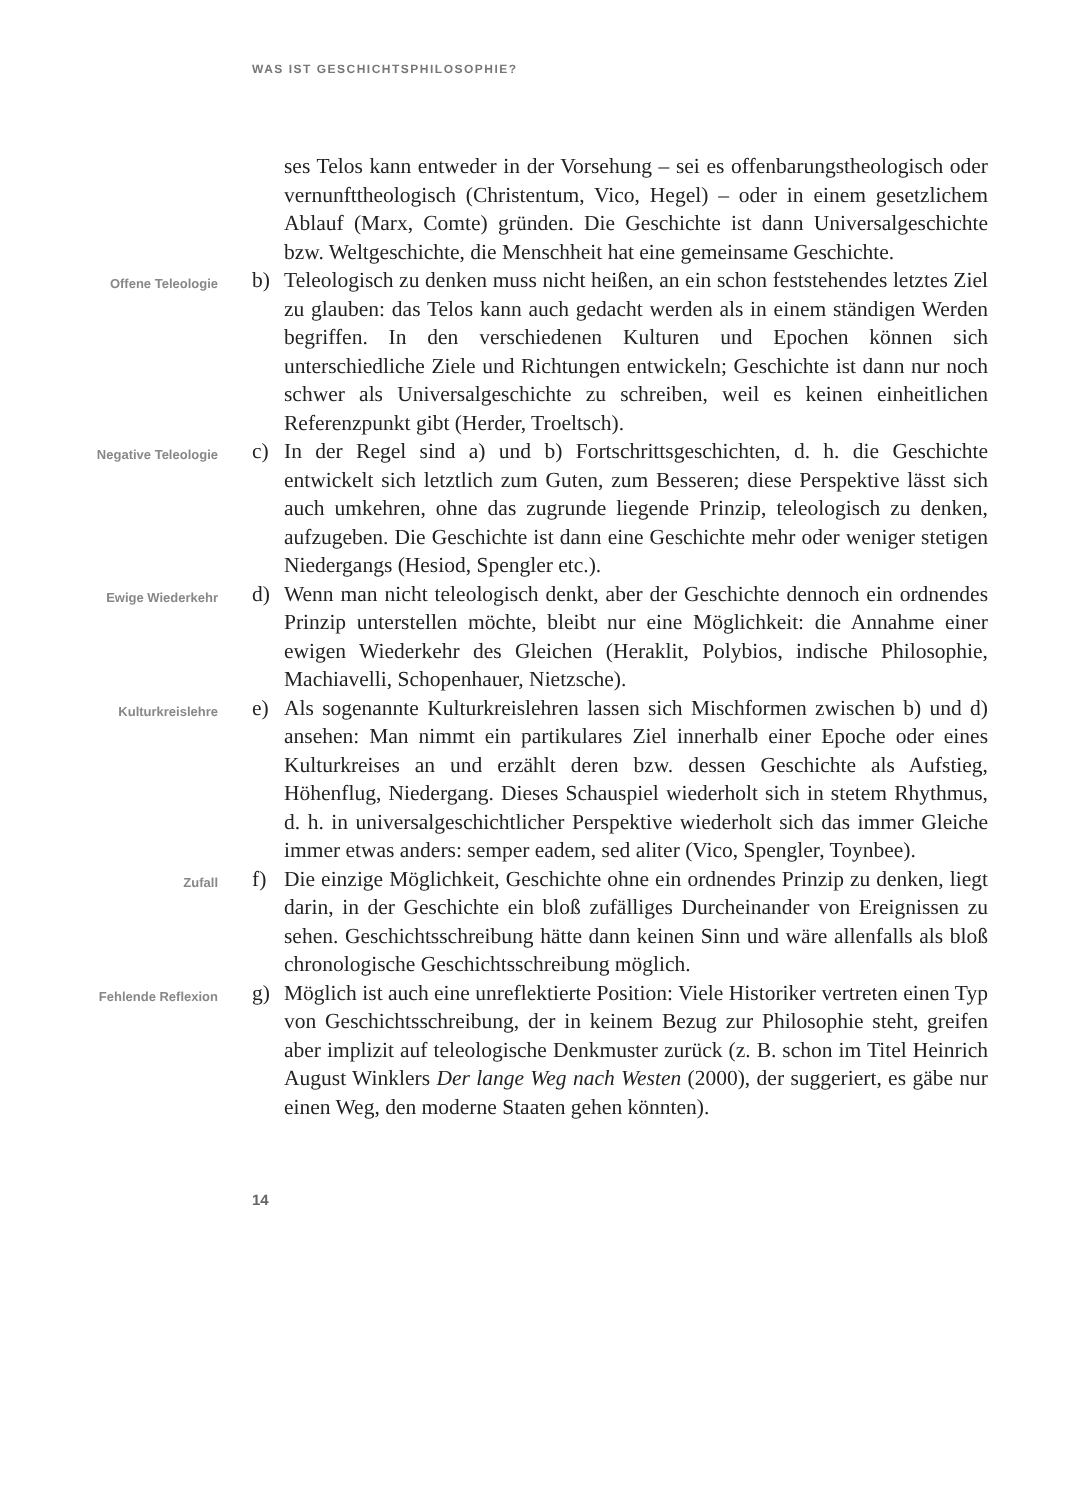WAS IST GESCHICHTSPHILOSOPHIE?
ses Telos kann entweder in der Vorsehung – sei es offenbarungstheologisch oder vernunfttheologisch (Christentum, Vico, Hegel) – oder in einem gesetzlichem Ablauf (Marx, Comte) gründen. Die Geschichte ist dann Universalgeschichte bzw. Weltgeschichte, die Menschheit hat eine gemeinsame Geschichte.
Offene Teleologie
b) Teleologisch zu denken muss nicht heißen, an ein schon feststehendes letztes Ziel zu glauben: das Telos kann auch gedacht werden als in einem ständigen Werden begriffen. In den verschiedenen Kulturen und Epochen können sich unterschiedliche Ziele und Richtungen entwickeln; Geschichte ist dann nur noch schwer als Universalgeschichte zu schreiben, weil es keinen einheitlichen Referenzpunkt gibt (Herder, Troeltsch).
Negative Teleologie
c) In der Regel sind a) und b) Fortschrittsgeschichten, d. h. die Geschichte entwickelt sich letztlich zum Guten, zum Besseren; diese Perspektive lässt sich auch umkehren, ohne das zugrunde liegende Prinzip, teleologisch zu denken, aufzugeben. Die Geschichte ist dann eine Geschichte mehr oder weniger stetigen Niedergangs (Hesiod, Spengler etc.).
Ewige Wiederkehr
d) Wenn man nicht teleologisch denkt, aber der Geschichte dennoch ein ordnendes Prinzip unterstellen möchte, bleibt nur eine Möglichkeit: die Annahme einer ewigen Wiederkehr des Gleichen (Heraklit, Polybios, indische Philosophie, Machiavelli, Schopenhauer, Nietzsche).
Kulturkreislehre
e) Als sogenannte Kulturkreislehren lassen sich Mischformen zwischen b) und d) ansehen: Man nimmt ein partikulares Ziel innerhalb einer Epoche oder eines Kulturkreises an und erzählt deren bzw. dessen Geschichte als Aufstieg, Höhenflug, Niedergang. Dieses Schauspiel wiederholt sich in stetem Rhythmus, d. h. in universalgeschichtlicher Perspektive wiederholt sich das immer Gleiche immer etwas anders: semper eadem, sed aliter (Vico, Spengler, Toynbee).
Zufall
f) Die einzige Möglichkeit, Geschichte ohne ein ordnendes Prinzip zu denken, liegt darin, in der Geschichte ein bloß zufälliges Durcheinander von Ereignissen zu sehen. Geschichtsschreibung hätte dann keinen Sinn und wäre allenfalls als bloß chronologische Geschichtsschreibung möglich.
Fehlende Reflexion
g) Möglich ist auch eine unreflektierte Position: Viele Historiker vertreten einen Typ von Geschichtsschreibung, der in keinem Bezug zur Philosophie steht, greifen aber implizit auf teleologische Denkmuster zurück (z. B. schon im Titel Heinrich August Winklers Der lange Weg nach Westen (2000), der suggeriert, es gäbe nur einen Weg, den moderne Staaten gehen könnten).
14